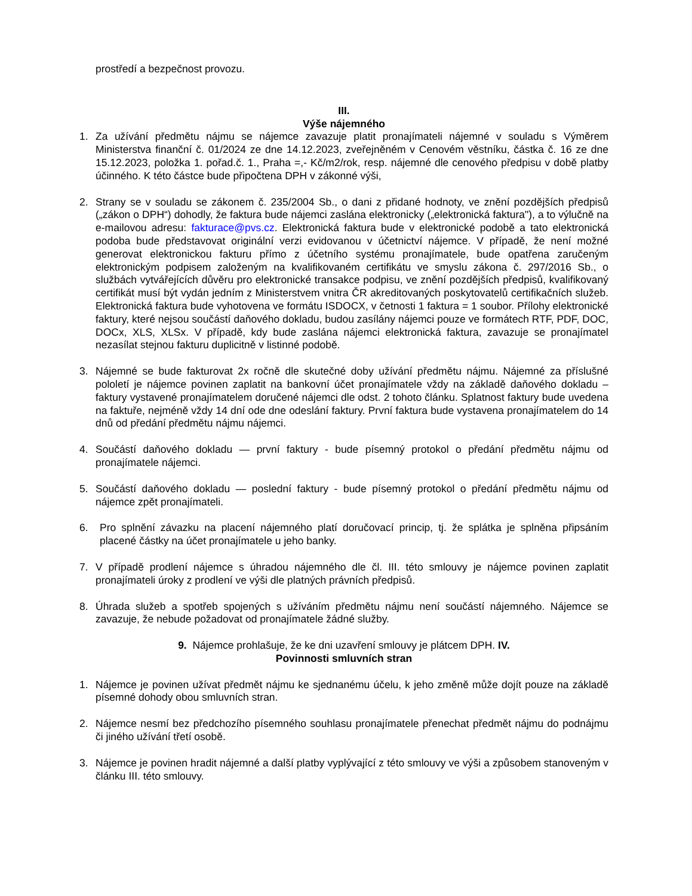prostředí a bezpečnost provozu.
III.
Výše nájemného
1. Za užívání předmětu nájmu se nájemce zavazuje platit pronajímateli nájemné v souladu s Výměrem Ministerstva finanční č. 01/2024 ze dne 14.12.2023, zveřejněném v Cenovém věstníku, částka č. 16 ze dne 15.12.2023, položka 1. pořad.č. 1., Praha =,- Kč/m2/rok, resp. nájemné dle cenového předpisu v době platby účinného. K této částce bude připočtena DPH v zákonné výši,
2. Strany se v souladu se zákonem č. 235/2004 Sb., o dani z přidané hodnoty, ve znění pozdějších předpisů („zákon o DPH“) dohodly, že faktura bude nájemci zaslána elektronicky („elektronická faktura"), a to výlučně na e-mailovou adresu: fakturace@pvs.cz. Elektronická faktura bude v elektronické podobě a tato elektronická podoba bude představovat originální verzi evidovanou v účetnictví nájemce. V případě, že není možné generovat elektronickou fakturu přímo z účetního systému pronajímatele, bude opatřena zaručeným elektronickým podpisem založeným na kvalifikovaném certifikátu ve smyslu zákona č. 297/2016 Sb., o službách vytvářejících důvěru pro elektronické transakce podpisu, ve znění pozdějších předpisů, kvalifikovaný certifikát musí být vydán jedním z Ministerstvem vnitra ČR akreditovaných poskytovatelů certifikačních služeb. Elektronická faktura bude vyhotovena ve formátu ISDOCX, v četnosti 1 faktura = 1 soubor. Přílohy elektronické faktury, které nejsou součástí daňového dokladu, budou zasílány nájemci pouze ve formátech RTF, PDF, DOC, DOCx, XLS, XLSx. V případě, kdy bude zaslána nájemci elektronická faktura, zavazuje se pronajímatel nezasílat stejnou fakturu duplicitně v listinné podobě.
3. Nájemné se bude fakturovat 2x ročně dle skutečné doby užívání předmětu nájmu. Nájemné za příslušné pololetí je nájemce povinen zaplatit na bankovní účet pronajímatele vždy na základě daňového dokladu – faktury vystavené pronajímatelem doručené nájemci dle odst. 2 tohoto článku. Splatnost faktury bude uvedena na faktuře, nejméně vždy 14 dní ode dne odeslání faktury. První faktura bude vystavena pronajímatelem do 14 dnů od předání předmětu nájmu nájemci.
4. Součástí daňového dokladu — první faktury - bude písemný protokol o předání předmětu nájmu od pronajímatele nájemci.
5. Součástí daňového dokladu — poslední faktury - bude písemný protokol o předání předmětu nájmu od nájemce zpět pronajímateli.
6. Pro splnění závazku na placení nájemného platí doručovací princip, tj. že splátka je splněna připsáním placené částky na účet pronajímatele u jeho banky.
7. V případě prodlení nájemce s úhradou nájemného dle čl. III. této smlouvy je nájemce povinen zaplatit pronajímateli úroky z prodlení ve výši dle platných právních předpisů.
8. Úhrada služeb a spotřeb spojených s užíváním předmětu nájmu není součástí nájemného. Nájemce se zavazuje, že nebude požadovat od pronajímatele žádné služby.
9. Nájemce prohlašuje, že ke dni uzavření smlouvy je plátcem DPH. IV.
Povinnosti smluvních stran
1. Nájemce je povinen užívat předmět nájmu ke sjednanému účelu, k jeho změně může dojít pouze na základě písemné dohody obou smluvních stran.
2. Nájemce nesmí bez předchozího písemného souhlasu pronajímatele přenechat předmět nájmu do podnájmu či jiného užívání třetí osobě.
3. Nájemce je povinen hradit nájemné a další platby vyplývající z této smlouvy ve výši a způsobem stanoveným v článku III. této smlouvy.